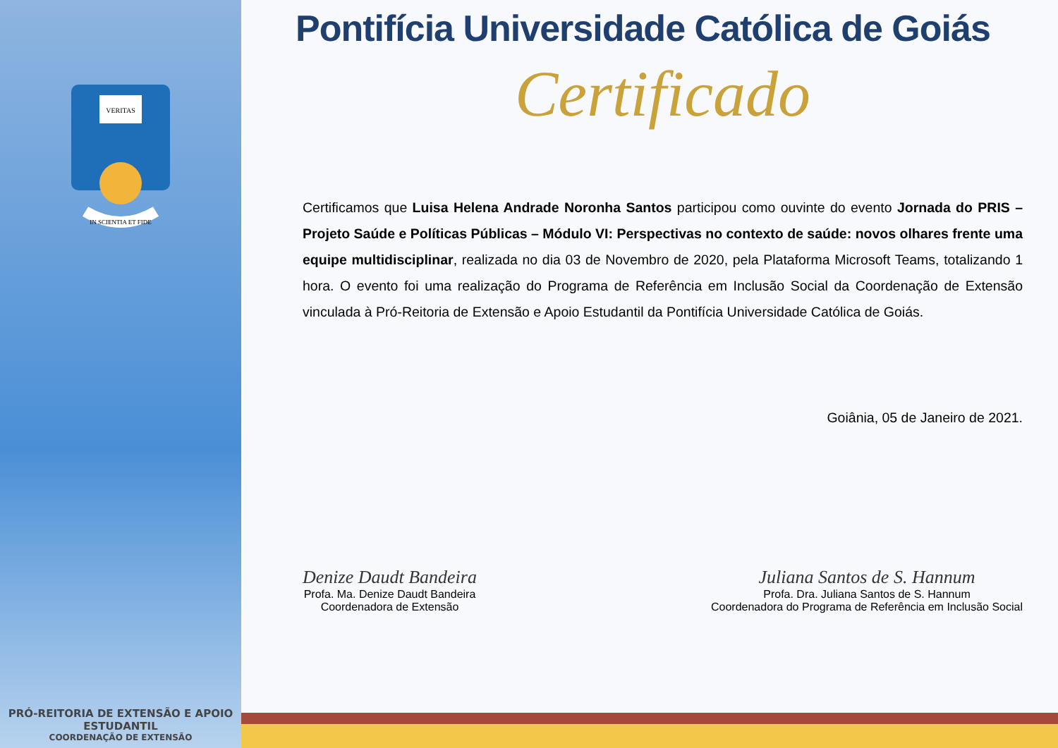VERITAS
IN SCIENTIA ET FIDE
PRÓ-REITORIA DE EXTENSÃO E APOIO ESTUDANTIL
COORDENAÇÃO DE EXTENSÃO
Pontifícia Universidade Católica de Goiás
Certificado
Certificamos que Luisa Helena Andrade Noronha Santos participou como ouvinte do evento Jornada do PRIS – Projeto Saúde e Políticas Públicas – Módulo VI: Perspectivas no contexto de saúde: novos olhares frente uma equipe multidisciplinar, realizada no dia 03 de Novembro de 2020, pela Plataforma Microsoft Teams, totalizando 1 hora. O evento foi uma realização do Programa de Referência em Inclusão Social da Coordenação de Extensão vinculada à Pró-Reitoria de Extensão e Apoio Estudantil da Pontifícia Universidade Católica de Goiás.
Goiânia, 05 de Janeiro de 2021.
Denize Daudt Bandeira
Profa. Ma. Denize Daudt Bandeira
Coordenadora de Extensão
Juliana Santos de S. Hannum
Profa. Dra. Juliana Santos de S. Hannum
Coordenadora do Programa de Referência em Inclusão Social